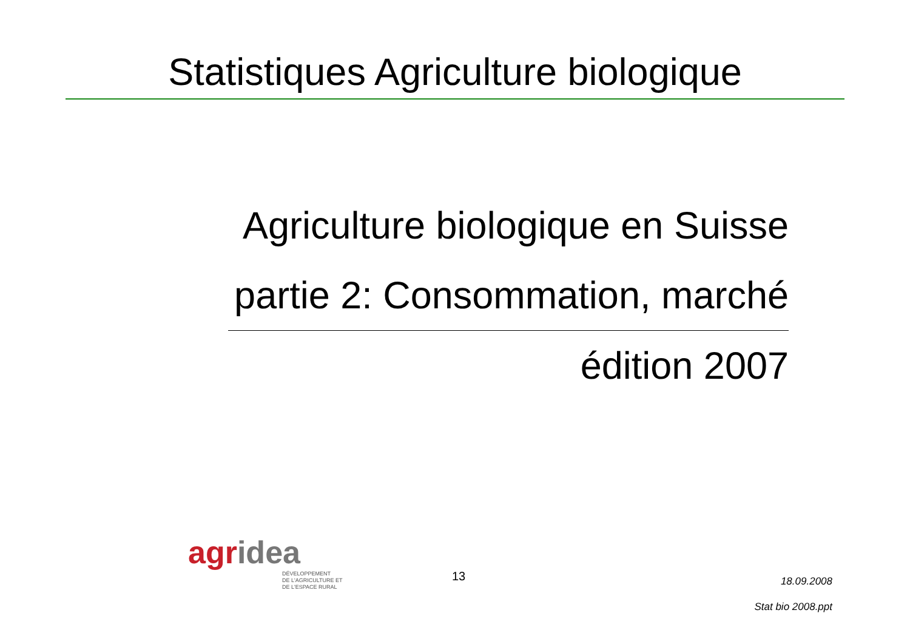Statistiques Agriculture biologique
Agriculture biologique en Suisse
partie 2: Consommation, marché
édition 2007
agridea
DÉVELOPPEMENT
DE L'AGRICULTURE ET
DE L'ESPACE RURAL
13
18.09.2008
Stat bio 2008.ppt